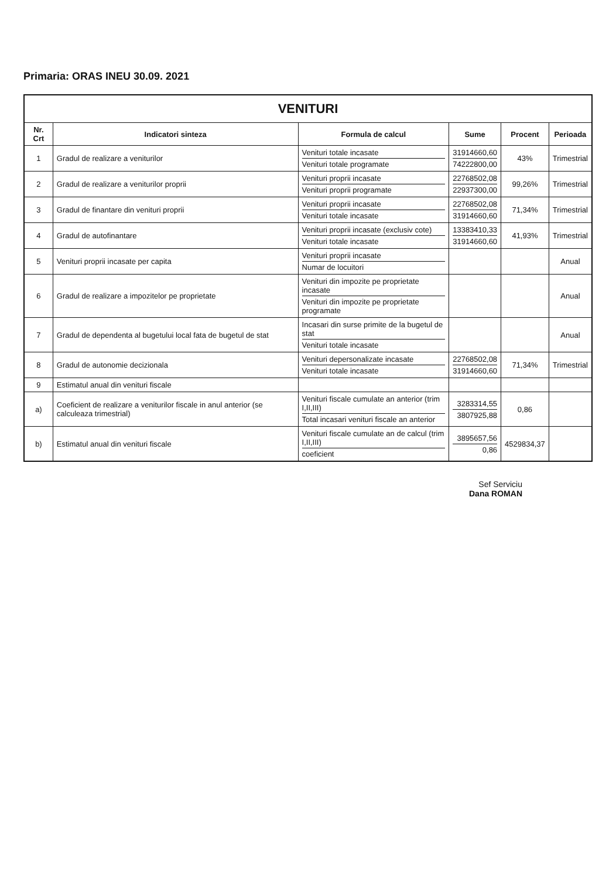Primaria: ORAS INEU 30.09. 2021
| VENITURI | | | | | |
| Nr. Crt | Indicatori sinteza | Formula de calcul | Sume | Procent | Perioada |
| 1 | Gradul de realizare a veniturilor | Venituri totale incasate Venituri totale programate | 31914660,60 74222800,00 | 43% | Trimestrial |
| 2 | Gradul de realizare a veniturilor proprii | Venituri proprii incasate Venituri proprii programate | 22768502,08 22937300,00 | 99,26% | Trimestrial |
| 3 | Gradul de finantare din venituri proprii | Venituri proprii incasate Venituri totale incasate | 22768502,08 31914660,60 | 71,34% | Trimestrial |
| 4 | Gradul de autofinantare | Venituri proprii incasate (exclusiv cote) Venituri totale incasate | 13383410,33 31914660,60 | 41,93% | Trimestrial |
| 5 | Venituri proprii incasate per capita | Venituri proprii incasate Numar de locuitori | | | Anual |
| 6 | Gradul de realizare a impozitelor pe proprietate | Venituri din impozite pe proprietate incasate Venituri din impozite pe proprietate programate | | | Anual |
| 7 | Gradul de dependenta al bugetului local fata de bugetul de stat | Incasari din surse primite de la bugetul de stat Venituri totale incasate | | | Anual |
| 8 | Gradul de autonomie decizionala | Venituri depersonalizate incasate Venituri totale incasate | 22768502,08 31914660,60 | 71,34% | Trimestrial |
| 9 | Estimatul anual din venituri fiscale | | | | |
| a) | Coeficient de realizare a veniturilor fiscale in anul anterior (se calculeaza trimestrial) | Venituri fiscale cumulate an anterior (trim I,II,III) Total incasari venituri fiscale an anterior | 3283314,55 3807925,88 | 0,86 | |
| b) | Estimatul anual din venituri fiscale | Venituri fiscale cumulate an de calcul (trim I,II,III) coeficient | 3895657,56 0,86 | 4529834,37 | |
Sef Serviciu
Dana ROMAN